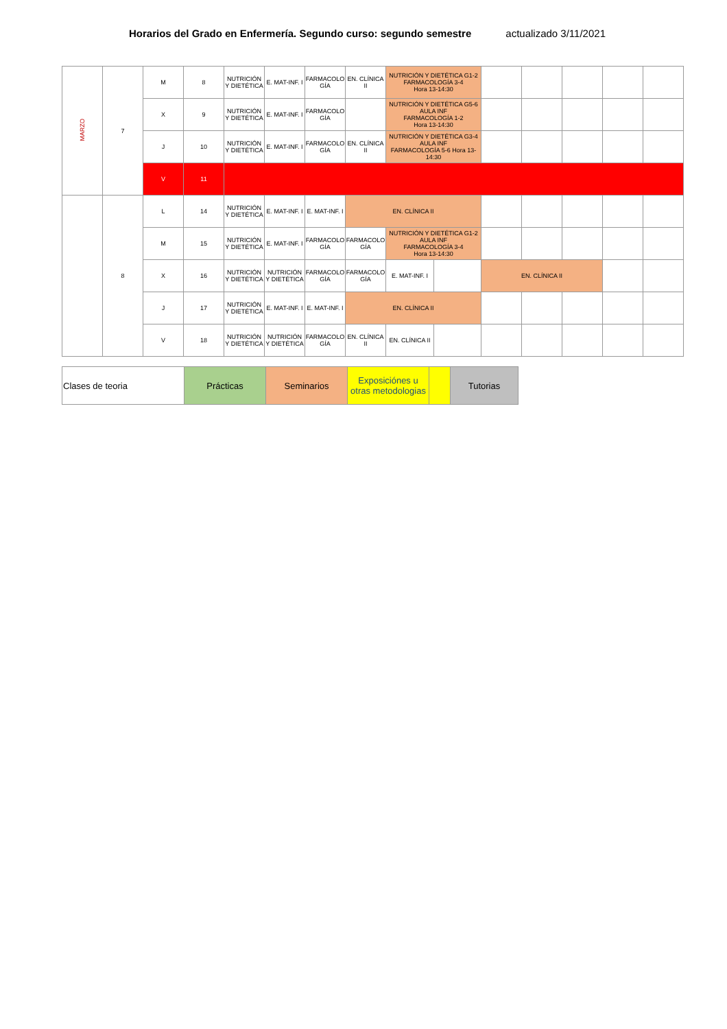Horarios del Grado en Enfermería. Segundo curso: segundo semestre actualizado 3/11/2021
| MARZO | 7 | M | 8 | NUTRICIÓN Y DIETÉTICA | E. MAT-INF. I | FARMACOLO GÍA | EN. CLÍNICA II | NUTRICIÓN Y DIETÉTICA G1-2 FARMACOLOGÍA 3-4 Hora 13-14:30 | | | | | | |
| | | X | 9 | NUTRICIÓN Y DIETÉTICA | E. MAT-INF. I | FARMACOLO GÍA | | NUTRICIÓN Y DIETÉTICA G5-6 AULA INF FARMACOLOGÍA 1-2 Hora 13-14:30 | | | | | | |
| | | J | 10 | NUTRICIÓN Y DIETÉTICA | E. MAT-INF. I | FARMACOLO GÍA | EN. CLÍNICA II | NUTRICIÓN Y DIETÉTICA G3-4 AULA INF FARMACOLOGÍA 5-6 Hora 13-14:30 | | | | | | |
| | | V | 11 | | | | | | | | | | | |
| | 8 | L | 14 | NUTRICIÓN Y DIETÉTICA | E. MAT-INF. I | E. MAT-INF. I | EN. CLÍNICA II | | | | | | | |
| | | M | 15 | NUTRICIÓN Y DIETÉTICA | E. MAT-INF. I | FARMACOLO GÍA | FARMACOLO GÍA | NUTRICIÓN Y DIETÉTICA G1-2 AULA INF FARMACOLOGÍA 3-4 Hora 13-14:30 | | | | | | |
| | | X | 16 | NUTRICIÓN Y DIETÉTICA | NUTRICIÓN Y DIETÉTICA | FARMACOLO GÍA | FARMACOLO GÍA | E. MAT-INF. I | | EN. CLÍNICA II | | | | |
| | | J | 17 | NUTRICIÓN Y DIETÉTICA | E. MAT-INF. I | E. MAT-INF. I | EN. CLÍNICA II | | | | | | | |
| | | V | 18 | NUTRICIÓN Y DIETÉTICA | NUTRICIÓN Y DIETÉTICA | FARMACOLO GÍA | EN. CLÍNICA II | EN. CLÍNICA II | | | | | | |
| Clases de teoria | Prácticas | Seminarios | Exposiciónes u otras metodologias | | Tutorias |